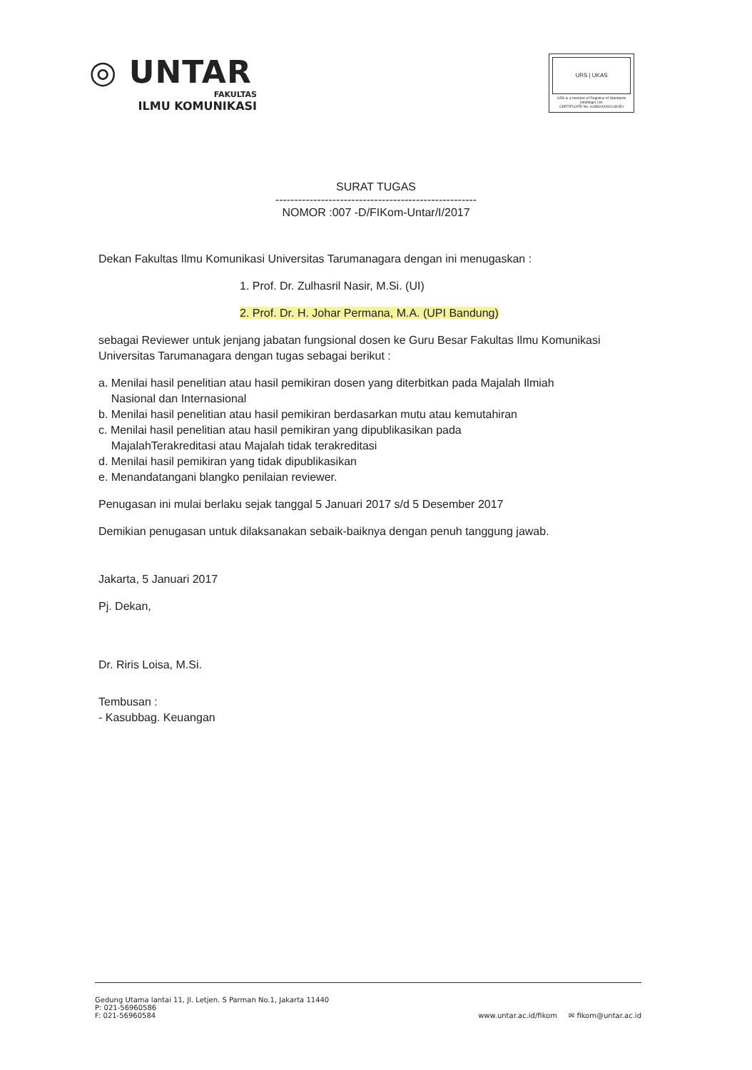◎ UNTAR
FAKULTAS
ILMU KOMUNIKASI
URS | UKAS
URS is a member of Registrar of Standards (Holdings) Ltd.
CERTIFICATE No. 61886/A/0001/UK/En
SURAT TUGAS
-----------------------------------------------------
NOMOR :007 -D/FIKom-Untar/I/2017
Dekan Fakultas Ilmu Komunikasi Universitas Tarumanagara dengan ini menugaskan :
1. Prof. Dr. Zulhasril Nasir, M.Si. (UI)
2. Prof. Dr. H. Johar Permana, M.A. (UPI Bandung)
sebagai Reviewer untuk jenjang jabatan fungsional dosen ke Guru Besar Fakultas Ilmu Komunikasi Universitas Tarumanagara dengan tugas sebagai berikut :
a. Menilai hasil penelitian atau hasil pemikiran dosen yang diterbitkan pada Majalah Ilmiah
Nasional dan Internasional
b. Menilai hasil penelitian atau hasil pemikiran berdasarkan mutu atau kemutahiran
c. Menilai hasil penelitian atau hasil pemikiran yang dipublikasikan pada
MajalahTerakreditasi atau Majalah tidak terakreditasi
d. Menilai hasil pemikiran yang tidak dipublikasikan
e. Menandatangani blangko penilaian reviewer.
Penugasan ini mulai berlaku sejak tanggal 5 Januari 2017 s/d 5 Desember 2017
Demikian penugasan untuk dilaksanakan sebaik-baiknya dengan penuh tanggung jawab.
Jakarta, 5 Januari 2017
Pj. Dekan,
Dr. Riris Loisa, M.Si.
Tembusan :
- Kasubbag. Keuangan
Gedung Utama lantai 11, Jl. Letjen. S Parman No.1, Jakarta 11440
P: 021-56960586
F: 021-56960584
www.untar.ac.id/fikom ✉ fikom@untar.ac.id